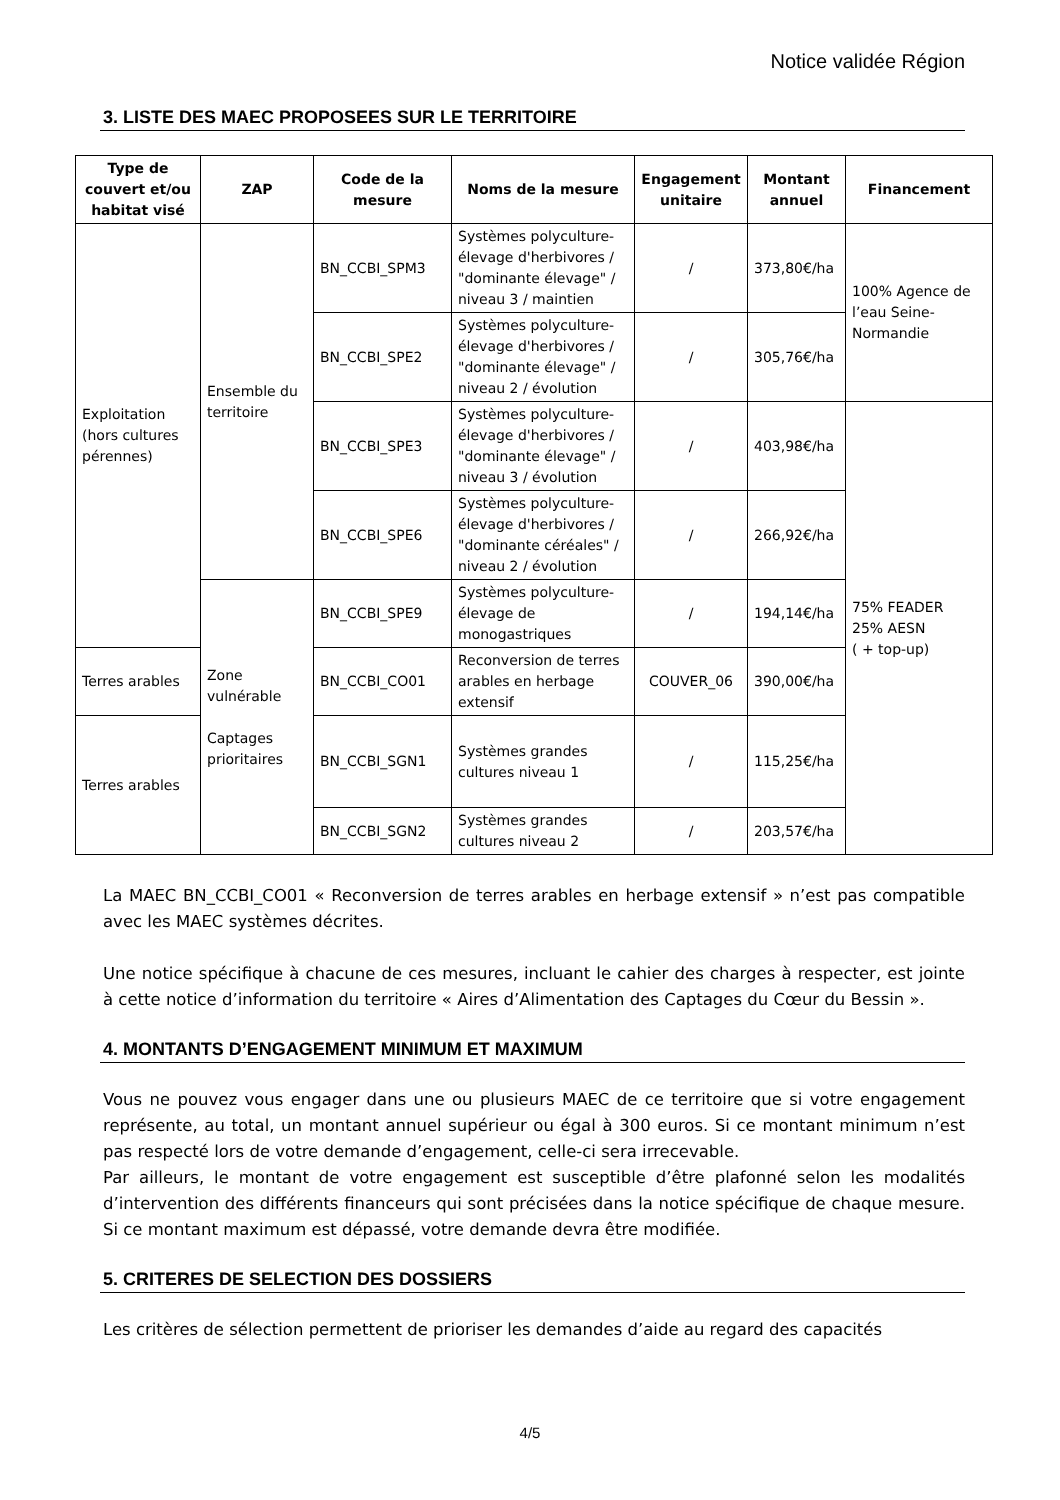Notice validée Région
3. LISTE DES MAEC PROPOSEES SUR LE TERRITOIRE
| Type de couvert et/ou habitat visé | ZAP | Code de la mesure | Noms de la mesure | Engagement unitaire | Montant annuel | Financement |
| --- | --- | --- | --- | --- | --- | --- |
| Exploitation (hors cultures pérennes) | Ensemble du territoire | BN_CCBI_SPM3 | Systèmes polyculture-élevage d'herbivores / "dominante élevage" / niveau 3 / maintien | / | 373,80€/ha | 100% Agence de l’eau Seine-Normandie |
| | | BN_CCBI_SPE2 | Systèmes polyculture-élevage d'herbivores / "dominante élevage" / niveau 2 / évolution | / | 305,76€/ha | |
| | | BN_CCBI_SPE3 | Systèmes polyculture-élevage d'herbivores / "dominante élevage" / niveau 3 / évolution | / | 403,98€/ha | 75% FEADER 25% AESN ( + top-up) |
| | | BN_CCBI_SPE6 | Systèmes polyculture-élevage d'herbivores / "dominante céréales" / niveau 2 / évolution | / | 266,92€/ha | |
| | Zone vulnérable Captages prioritaires | BN_CCBI_SPE9 | Systèmes polyculture-élevage de monogastriques | / | 194,14€/ha | |
| Terres arables | | BN_CCBI_CO01 | Reconversion de terres arables en herbage extensif | COUVER_06 | 390,00€/ha | |
| Terres arables | | BN_CCBI_SGN1 | Systèmes grandes cultures niveau 1 | / | 115,25€/ha | |
| | | BN_CCBI_SGN2 | Systèmes grandes cultures niveau 2 | / | 203,57€/ha | |
La MAEC BN_CCBI_CO01 « Reconversion de terres arables en herbage extensif » n’est pas compatible avec les MAEC systèmes décrites.
Une notice spécifique à chacune de ces mesures, incluant le cahier des charges à respecter, est jointe à cette notice d’information du territoire « Aires d’Alimentation des Captages du Cœur du Bessin ».
4. MONTANTS D’ENGAGEMENT MINIMUM ET MAXIMUM
Vous ne pouvez vous engager dans une ou plusieurs MAEC de ce territoire que si votre engagement représente, au total, un montant annuel supérieur ou égal à 300 euros. Si ce montant minimum n’est pas respecté lors de votre demande d’engagement, celle-ci sera irrecevable.
Par ailleurs, le montant de votre engagement est susceptible d’être plafonné selon les modalités d’intervention des différents financeurs qui sont précisées dans la notice spécifique de chaque mesure. Si ce montant maximum est dépassé, votre demande devra être modifiée.
5. CRITERES DE SELECTION DES DOSSIERS
Les critères de sélection permettent de prioriser les demandes d’aide au regard des capacités
4/5